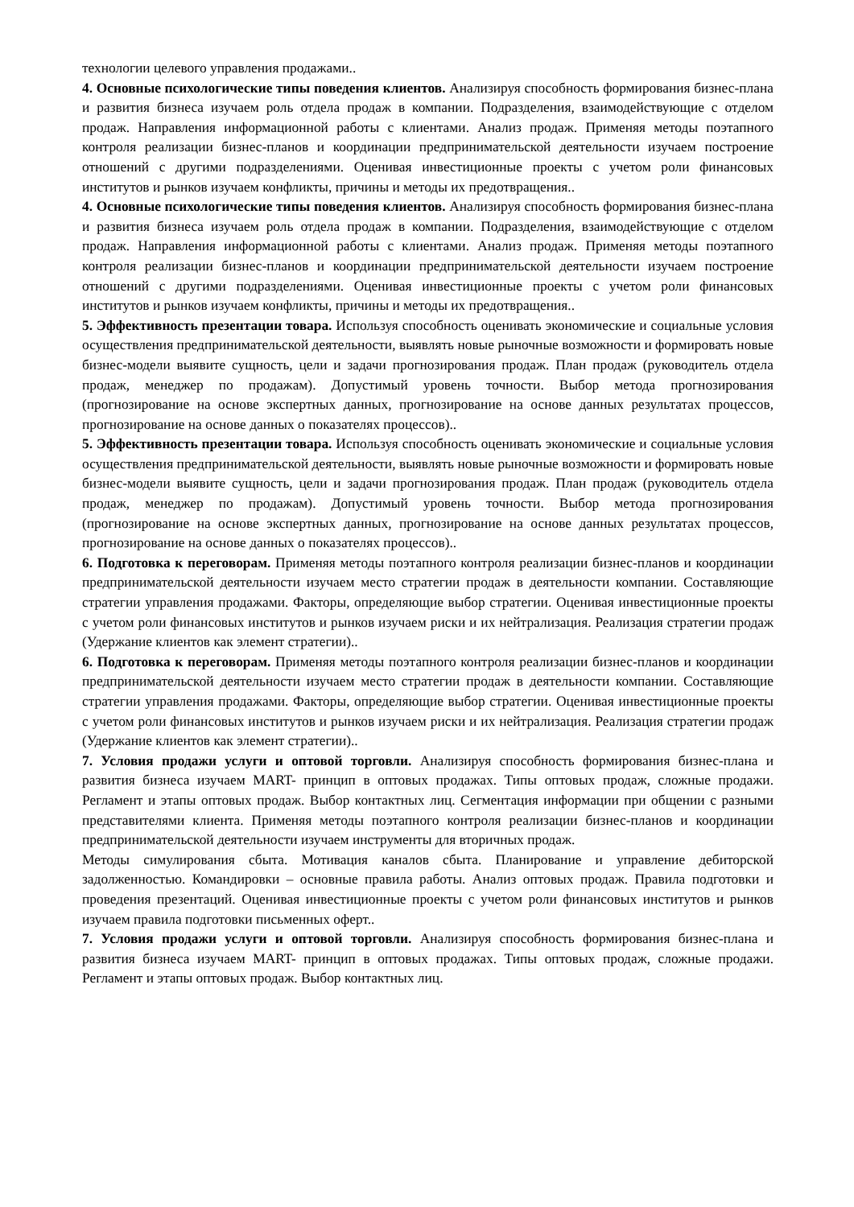технологии целевого управления продажами..
4. Основные психологические типы поведения клиентов. Анализируя способность формирования бизнес-плана и развития бизнеса изучаем роль отдела продаж в компании. Подразделения, взаимодействующие с отделом продаж. Направления информационной работы с клиентами. Анализ продаж. Применяя методы поэтапного контроля реализации бизнес-планов и координации предпринимательской деятельности изучаем построение отношений с другими подразделениями. Оценивая инвестиционные проекты с учетом роли финансовых институтов и рынков изучаем конфликты, причины и методы их предотвращения..
4. Основные психологические типы поведения клиентов. Анализируя способность формирования бизнес-плана и развития бизнеса изучаем роль отдела продаж в компании. Подразделения, взаимодействующие с отделом продаж. Направления информационной работы с клиентами. Анализ продаж. Применяя методы поэтапного контроля реализации бизнес-планов и координации предпринимательской деятельности изучаем построение отношений с другими подразделениями. Оценивая инвестиционные проекты с учетом роли финансовых институтов и рынков изучаем конфликты, причины и методы их предотвращения..
5. Эффективность презентации товара. Используя способность оценивать экономические и социальные условия осуществления предпринимательской деятельности, выявлять новые рыночные возможности и формировать новые бизнес-модели выявите сущность, цели и задачи прогнозирования продаж. План продаж (руководитель отдела продаж, менеджер по продажам). Допустимый уровень точности. Выбор метода прогнозирования (прогнозирование на основе экспертных данных, прогнозирование на основе данных результатах процессов, прогнозирование на основе данных о показателях процессов)..
5. Эффективность презентации товара. Используя способность оценивать экономические и социальные условия осуществления предпринимательской деятельности, выявлять новые рыночные возможности и формировать новые бизнес-модели выявите сущность, цели и задачи прогнозирования продаж. План продаж (руководитель отдела продаж, менеджер по продажам). Допустимый уровень точности. Выбор метода прогнозирования (прогнозирование на основе экспертных данных, прогнозирование на основе данных результатах процессов, прогнозирование на основе данных о показателях процессов)..
6. Подготовка к переговорам. Применяя методы поэтапного контроля реализации бизнес-планов и координации предпринимательской деятельности изучаем место стратегии продаж в деятельности компании. Составляющие стратегии управления продажами. Факторы, определяющие выбор стратегии. Оценивая инвестиционные проекты с учетом роли финансовых институтов и рынков изучаем риски и их нейтрализация. Реализация стратегии продаж (Удержание клиентов как элемент стратегии)..
6. Подготовка к переговорам. Применяя методы поэтапного контроля реализации бизнес-планов и координации предпринимательской деятельности изучаем место стратегии продаж в деятельности компании. Составляющие стратегии управления продажами. Факторы, определяющие выбор стратегии. Оценивая инвестиционные проекты с учетом роли финансовых институтов и рынков изучаем риски и их нейтрализация. Реализация стратегии продаж (Удержание клиентов как элемент стратегии)..
7. Условия продажи услуги и оптовой торговли. Анализируя способность формирования бизнес-плана и развития бизнеса изучаем MART- принцип в оптовых продажах. Типы оптовых продаж, сложные продажи. Регламент и этапы оптовых продаж. Выбор контактных лиц. Сегментация информации при общении с разными представителями клиента. Применяя методы поэтапного контроля реализации бизнес-планов и координации предпринимательской деятельности изучаем инструменты для вторичных продаж.
Методы симулирования сбыта. Мотивация каналов сбыта. Планирование и управление дебиторской задолженностью. Командировки – основные правила работы. Анализ оптовых продаж. Правила подготовки и проведения презентаций. Оценивая инвестиционные проекты с учетом роли финансовых институтов и рынков изучаем правила подготовки письменных оферт..
7. Условия продажи услуги и оптовой торговли. Анализируя способность формирования бизнес-плана и развития бизнеса изучаем MART- принцип в оптовых продажах. Типы оптовых продаж, сложные продажи. Регламент и этапы оптовых продаж. Выбор контактных лиц.